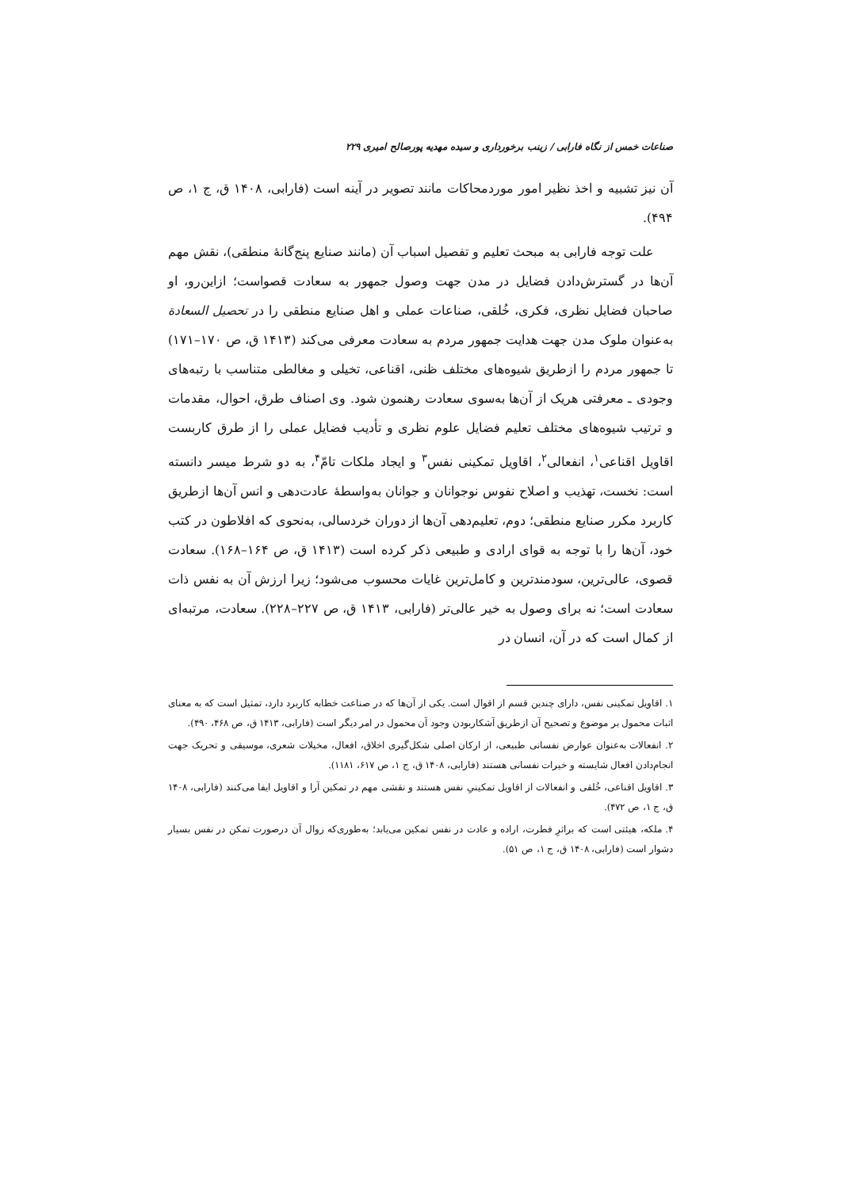صناعات خمس از نگاه فارابی / زینب برخورداری و سیده مهدیه پورصالح امیری ۲۲۹
آن نیز تشبیه و اخذ نظیر امور موردمحاکات مانند تصویر در آینه است (فارابی، ۱۴۰۸ ق، ج ۱، ص ۴۹۴).
علت توجه فارابی به مبحث تعلیم و تفصیل اسباب آن (مانند صنایع پنج‌گانهٔ منطقی)، نقش مهم آن‌ها در گسترش‌دادن فضایل در مدن جهت وصول جمهور به سعادت قصواست؛ ازاین‌رو، او صاحبان فضایل نظری، فکری، خُلقی، صناعات عملی و اهل صنایع منطقی را در تحصیل السعادة به‌عنوان ملوک مدن جهت هدایت جمهور مردم به سعادت معرفی می‌کند (۱۴۱۳ ق، ص ۱۷۰–۱۷۱) تا جمهور مردم را ازطریق شیوه‌های مختلف ظنی، اقناعی، تخیلی و مغالطی متناسب با رتبه‌های وجودی ـ معرفتی هریک از آن‌ها به‌سوی سعادت رهنمون شود. وی اصناف طرق، احوال، مقدمات و ترتیب شیوه‌های مختلف تعلیم فضایل علوم نظری و تأدیب فضایل عملی را از طرق کاربست اقاویل اقناعی<sup>۱</sup>، انفعالی<sup>۲</sup>، اقاویل تمکینی نفس<sup>۳</sup> و ایجاد ملکات تامّ<sup>۴</sup>، به دو شرط میسر دانسته است: نخست، تهذیب و اصلاح نفوس نوجوانان و جوانان به‌واسطهٔ عادت‌دهی و انس آن‌ها ازطریق کاربرد مکرر صنایع منطقی؛ دوم، تعلیم‌دهی آن‌ها از دوران خردسالی، به‌نحوی که افلاطون در کتب خود، آن‌ها را با توجه به قوای ارادی و طبیعی ذکر کرده است (۱۴۱۳ ق، ص ۱۶۴–۱۶۸). سعادت قصوی، عالی‌ترین، سودمندترین و کامل‌ترین غایات محسوب می‌شود؛ زیرا ارزش آن به نفس ذات سعادت است؛ نه برای وصول به خیر عالی‌تر (فارابی، ۱۴۱۳ ق، ص ۲۲۷–۲۲۸). سعادت، مرتبه‌ای از کمال است که در آن، انسان در
۱. اقاویل تمکینی نفس، دارای چندین قسم از اقوال است. یکی از آن‌ها که در صناعت خطابه کاربرد دارد، تمثیل است که به معنای اثبات محمول بر موضوع و تصحیح آن ازطریق آشکاربودن وجود آن محمول در امر دیگر است (فارابی، ۱۴۱۳ ق، ص ۴۶۸، ۴۹۰).
۲. انفعالات به‌عنوان عوارض نفسانی طبیعی، از ارکان اصلی شکل‌گیری اخلاق، افعال، مخیلات شعری، موسیقی و تحریک جهت انجام‌دادن افعال شایسته و خیرات نفسانی هستند (فارابی، ۱۴۰۸ ق، ج ۱، ص ۶۱۷، ۱۱۸۱).
۳. اقاویل اقناعی، خُلقی و انفعالات از اقاویل تمکینیِ نفس هستند و نقشی مهم در تمکین آرا و اقاویل ایفا می‌کنند (فارابی، ۱۴۰۸ ق، ج ۱، ص ۴۷۲).
۴. ملکه، هیئتی است که براثرِ فطرت، اراده و عادت در نفس تمکین می‌یابد؛ به‌طوری‌که زوال آن درصورت تمکن در نفس بسیار دشوار است (فارابی، ۱۴۰۸ ق، ج ۱، ص ۵۱).